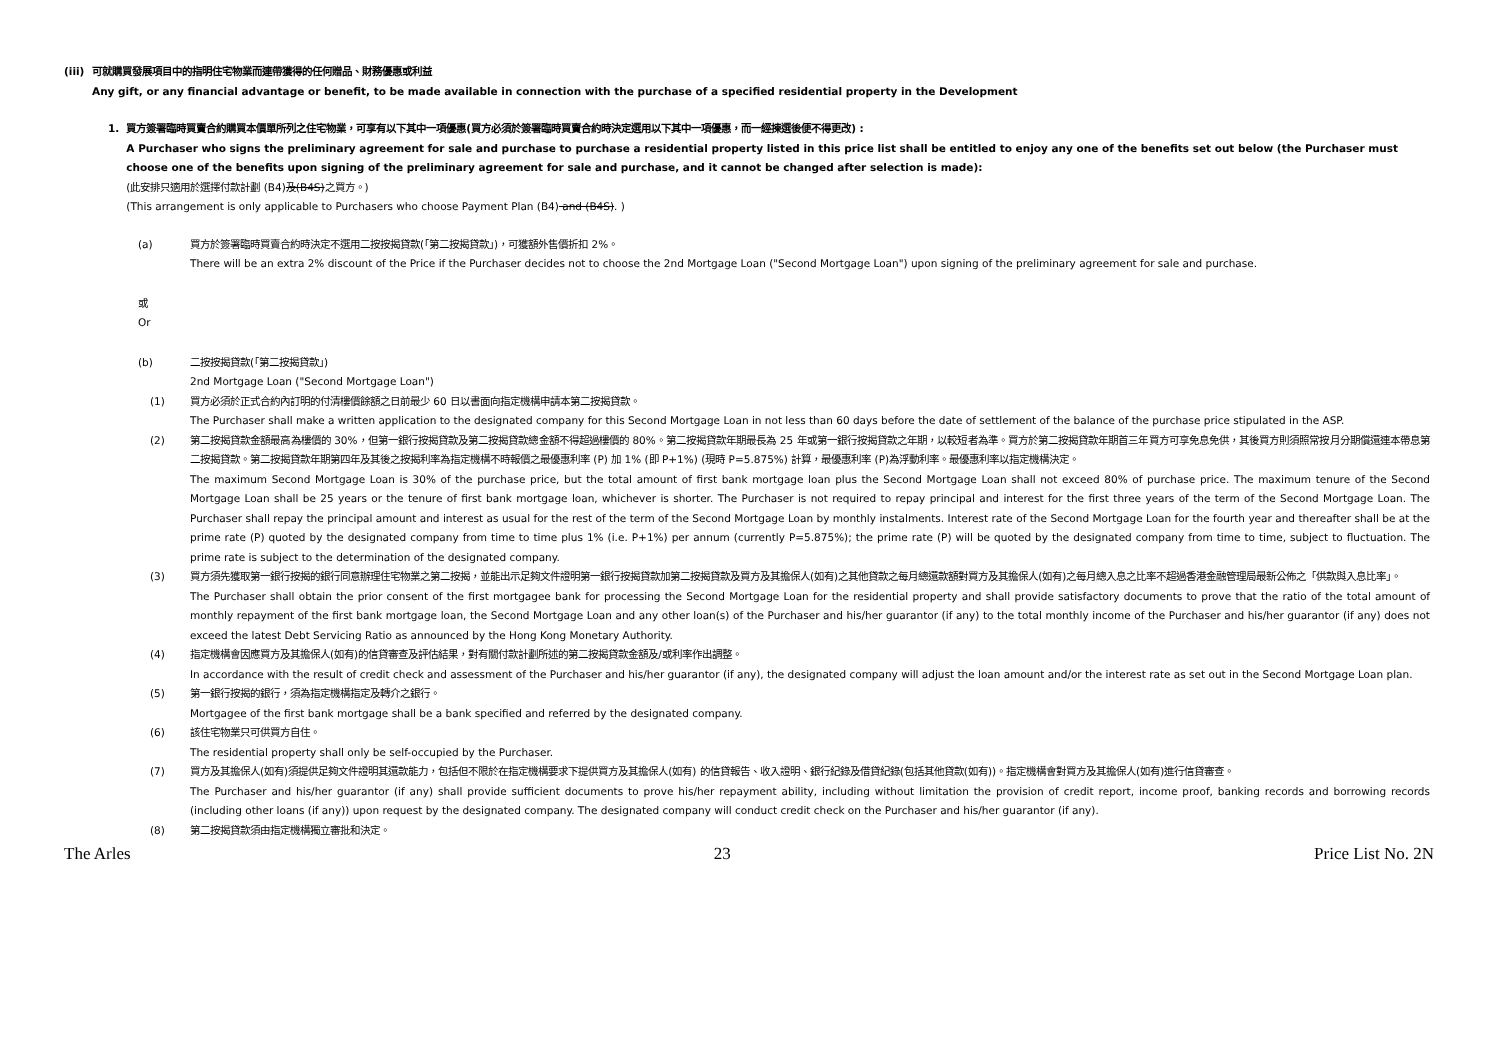(iii) 可就購買發展項目中的指明住宅物業而連帶獲得的任何贈品、財務優惠或利益
Any gift, or any financial advantage or benefit, to be made available in connection with the purchase of a specified residential property in the Development
1. 買方簽署臨時買賣合約購買本價單所列之住宅物業，可享有以下其中一項優惠(買方必須於簽署臨時買賣合約時決定選用以下其中一項優惠，而一經揀選後便不得更改) :
A Purchaser who signs the preliminary agreement for sale and purchase to purchase a residential property listed in this price list shall be entitled to enjoy any one of the benefits set out below (the Purchaser must choose one of the benefits upon signing of the preliminary agreement for sale and purchase, and it cannot be changed after selection is made):
(此安排只適用於選擇付款計劃 (B4)及(B4S)之買方。)
(This arrangement is only applicable to Purchasers who choose Payment Plan (B4) and (B4S). )
(a) 買方於簽署臨時買賣合約時決定不選用二按按揭貸款(「第二按揭貸款」)，可獲額外售價折扣 2%。
There will be an extra 2% discount of the Price if the Purchaser decides not to choose the 2nd Mortgage Loan ("Second Mortgage Loan") upon signing of the preliminary agreement for sale and purchase.
或
Or
(b) 二按按揭貸款(「第二按揭貸款」)
2nd Mortgage Loan ("Second Mortgage Loan")
(1) 買方必須於正式合約內訂明的付清樓價餘額之日前最少 60 日以書面向指定機構申請本第二按揭貸款。
The Purchaser shall make a written application to the designated company for this Second Mortgage Loan in not less than 60 days before the date of settlement of the balance of the purchase price stipulated in the ASP.
(2) 第二按揭貸款金額最高為樓價的 30%，但第一銀行按揭貸款及第二按揭貸款總金額不得超過樓價的 80%。第二按揭貸款年期最長為 25 年或第一銀行按揭貸款之年期，以較短者為準。買方於第二按揭貸款年期首三年買方可享免息免供，其後買方則須照常按月分期償還連本帶息第二按揭貸款。第二按揭貸款年期第四年及其後之按揭利率為指定機構不時報價之最優惠利率 (P) 加 1% (即 P+1%) (現時 P=5.875%) 計算，最優惠利率 (P)為浮動利率。最優惠利率以指定機構決定。
The maximum Second Mortgage Loan is 30% of the purchase price, but the total amount of first bank mortgage loan plus the Second Mortgage Loan shall not exceed 80% of purchase price. The maximum tenure of the Second Mortgage Loan shall be 25 years or the tenure of first bank mortgage loan, whichever is shorter. The Purchaser is not required to repay principal and interest for the first three years of the term of the Second Mortgage Loan. The Purchaser shall repay the principal amount and interest as usual for the rest of the term of the Second Mortgage Loan by monthly instalments. Interest rate of the Second Mortgage Loan for the fourth year and thereafter shall be at the prime rate (P) quoted by the designated company from time to time plus 1% (i.e. P+1%) per annum (currently P=5.875%); the prime rate (P) will be quoted by the designated company from time to time, subject to fluctuation. The prime rate is subject to the determination of the designated company.
(3) 買方須先獲取第一銀行按揭的銀行同意辦理住宅物業之第二按揭，並能出示足夠文件證明第一銀行按揭貸款加第二按揭貸款及買方及其擔保人(如有)之其他貸款之每月總還款額對買方及其擔保人(如有)之每月總入息之比率不超過香港金融管理局最新公佈之「供款與入息比率」。
The Purchaser shall obtain the prior consent of the first mortgagee bank for processing the Second Mortgage Loan for the residential property and shall provide satisfactory documents to prove that the ratio of the total amount of monthly repayment of the first bank mortgage loan, the Second Mortgage Loan and any other loan(s) of the Purchaser and his/her guarantor (if any) to the total monthly income of the Purchaser and his/her guarantor (if any) does not exceed the latest Debt Servicing Ratio as announced by the Hong Kong Monetary Authority.
(4) 指定機構會因應買方及其擔保人(如有)的信貸審查及評估結果，對有關付款計劃所述的第二按揭貸款金額及/或利率作出調整。
In accordance with the result of credit check and assessment of the Purchaser and his/her guarantor (if any), the designated company will adjust the loan amount and/or the interest rate as set out in the Second Mortgage Loan plan.
(5) 第一銀行按揭的銀行，須為指定機構指定及轉介之銀行。
Mortgagee of the first bank mortgage shall be a bank specified and referred by the designated company.
(6) 該住宅物業只可供買方自住。
The residential property shall only be self-occupied by the Purchaser.
(7) 買方及其擔保人(如有)須提供足夠文件證明其還款能力，包括但不限於在指定機構要求下提供買方及其擔保人(如有) 的信貸報告、收入證明、銀行紀錄及借貸紀錄(包括其他貸款(如有))。指定機構會對買方及其擔保人(如有)進行信貸審查。
The Purchaser and his/her guarantor (if any) shall provide sufficient documents to prove his/her repayment ability, including without limitation the provision of credit report, income proof, banking records and borrowing records (including other loans (if any)) upon request by the designated company. The designated company will conduct credit check on the Purchaser and his/her guarantor (if any).
(8) 第二按揭貸款須由指定機構獨立審批和決定。
The Arles 23 Price List No. 2N